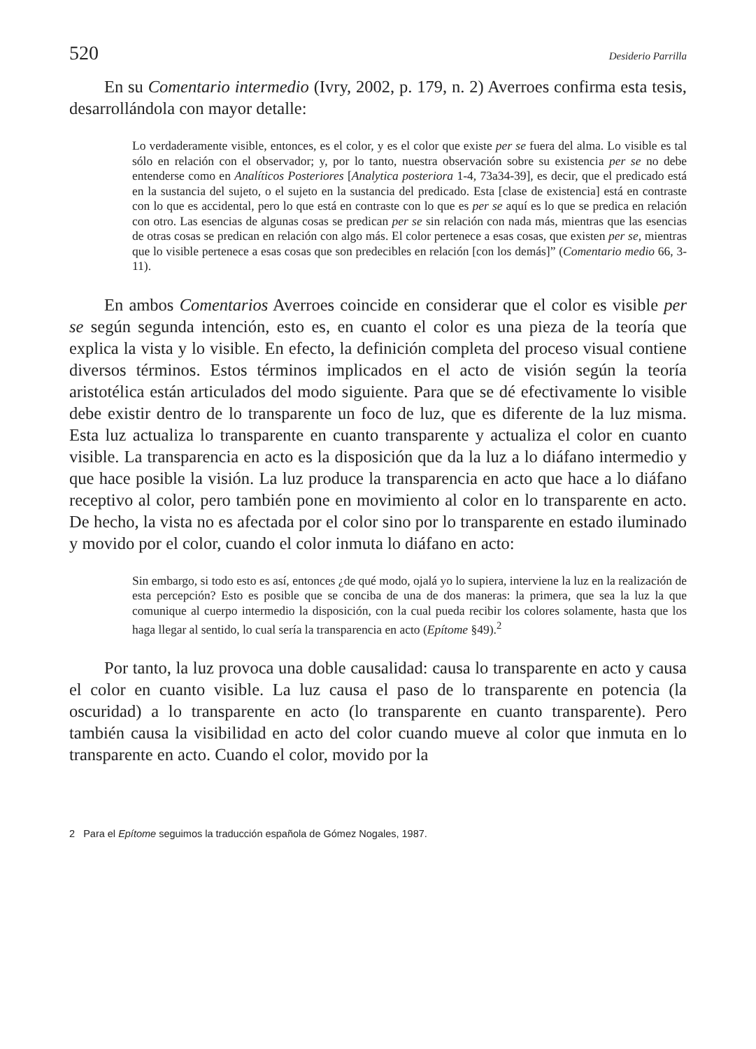520 Desiderio Parrilla
En su Comentario intermedio (Ivry, 2002, p. 179, n. 2) Averroes confirma esta tesis, desarrollándola con mayor detalle:
Lo verdaderamente visible, entonces, es el color, y es el color que existe per se fuera del alma. Lo visible es tal sólo en relación con el observador; y, por lo tanto, nuestra observación sobre su existencia per se no debe entenderse como en Analíticos Posteriores [Analytica posteriora 1-4, 73a34-39], es decir, que el predicado está en la sustancia del sujeto, o el sujeto en la sustancia del predicado. Esta [clase de existencia] está en contraste con lo que es accidental, pero lo que está en contraste con lo que es per se aquí es lo que se predica en relación con otro. Las esencias de algunas cosas se predican per se sin relación con nada más, mientras que las esencias de otras cosas se predican en relación con algo más. El color pertenece a esas cosas, que existen per se, mientras que lo visible pertenece a esas cosas que son predecibles en relación [con los demás]” (Comentario medio 66, 3-11).
En ambos Comentarios Averroes coincide en considerar que el color es visible per se según segunda intención, esto es, en cuanto el color es una pieza de la teoría que explica la vista y lo visible. En efecto, la definición completa del proceso visual contiene diversos términos. Estos términos implicados en el acto de visión según la teoría aristotélica están articulados del modo siguiente. Para que se dé efectivamente lo visible debe existir dentro de lo transparente un foco de luz, que es diferente de la luz misma. Esta luz actualiza lo transparente en cuanto transparente y actualiza el color en cuanto visible. La transparencia en acto es la disposición que da la luz a lo diáfano intermedio y que hace posible la visión. La luz produce la transparencia en acto que hace a lo diáfano receptivo al color, pero también pone en movimiento al color en lo transparente en acto. De hecho, la vista no es afectada por el color sino por lo transparente en estado iluminado y movido por el color, cuando el color inmuta lo diáfano en acto:
Sin embargo, si todo esto es así, entonces ¿de qué modo, ojalá yo lo supiera, interviene la luz en la realización de esta percepción? Esto es posible que se conciba de una de dos maneras: la primera, que sea la luz la que comunique al cuerpo intermedio la disposición, con la cual pueda recibir los colores solamente, hasta que los haga llegar al sentido, lo cual sería la transparencia en acto (Epítome §49).<sup>2</sup>
Por tanto, la luz provoca una doble causalidad: causa lo transparente en acto y causa el color en cuanto visible. La luz causa el paso de lo transparente en potencia (la oscuridad) a lo transparente en acto (lo transparente en cuanto transparente). Pero también causa la visibilidad en acto del color cuando mueve al color que inmuta en lo transparente en acto. Cuando el color, movido por la
2 Para el Epítome seguimos la traducción española de Gómez Nogales, 1987.